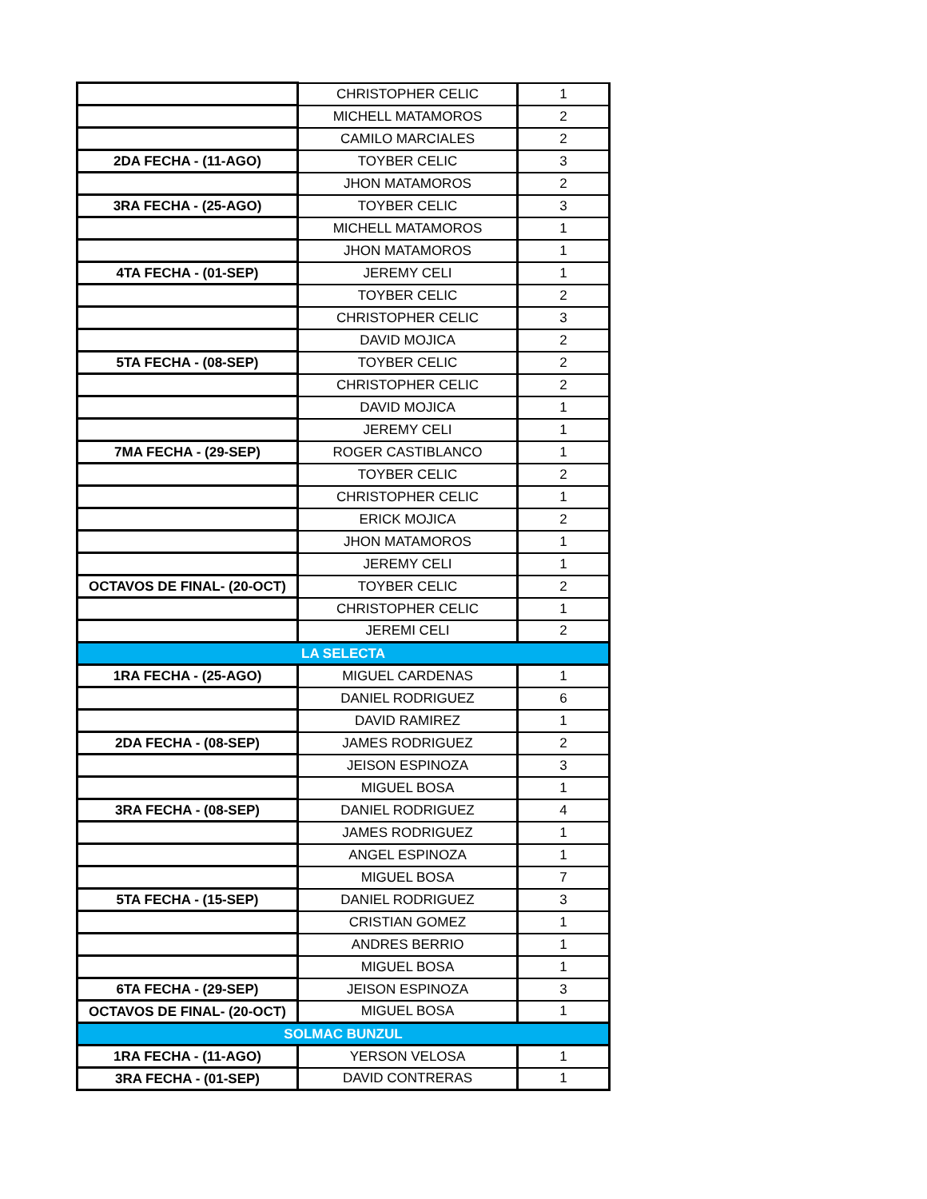| | CHRISTOPHER CELIC | 1 |
| | MICHELL MATAMOROS | 2 |
| | CAMILO MARCIALES | 2 |
| 2DA FECHA - (11-AGO) | TOYBER CELIC | 3 |
| | JHON MATAMOROS | 2 |
| 3RA FECHA - (25-AGO) | TOYBER CELIC | 3 |
| | MICHELL MATAMOROS | 1 |
| | JHON MATAMOROS | 1 |
| 4TA FECHA - (01-SEP) | JEREMY CELI | 1 |
| | TOYBER CELIC | 2 |
| | CHRISTOPHER CELIC | 3 |
| | DAVID MOJICA | 2 |
| 5TA FECHA - (08-SEP) | TOYBER CELIC | 2 |
| | CHRISTOPHER CELIC | 2 |
| | DAVID MOJICA | 1 |
| | JEREMY CELI | 1 |
| 7MA FECHA - (29-SEP) | ROGER CASTIBLANCO | 1 |
| | TOYBER CELIC | 2 |
| | CHRISTOPHER CELIC | 1 |
| | ERICK MOJICA | 2 |
| | JHON MATAMOROS | 1 |
| | JEREMY CELI | 1 |
| OCTAVOS DE FINAL- (20-OCT) | TOYBER CELIC | 2 |
| | CHRISTOPHER CELIC | 1 |
| | JEREMI CELI | 2 |
| LA SELECTA | | |
| 1RA FECHA - (25-AGO) | MIGUEL CARDENAS | 1 |
| | DANIEL RODRIGUEZ | 6 |
| | DAVID RAMIREZ | 1 |
| 2DA FECHA - (08-SEP) | JAMES RODRIGUEZ | 2 |
| | JEISON ESPINOZA | 3 |
| | MIGUEL BOSA | 1 |
| 3RA FECHA - (08-SEP) | DANIEL RODRIGUEZ | 4 |
| | JAMES RODRIGUEZ | 1 |
| | ANGEL ESPINOZA | 1 |
| | MIGUEL BOSA | 7 |
| 5TA FECHA - (15-SEP) | DANIEL RODRIGUEZ | 3 |
| | CRISTIAN GOMEZ | 1 |
| | ANDRES BERRIO | 1 |
| | MIGUEL BOSA | 1 |
| 6TA FECHA - (29-SEP) | JEISON ESPINOZA | 3 |
| OCTAVOS DE FINAL- (20-OCT) | MIGUEL BOSA | 1 |
| SOLMAC BUNZUL | | |
| 1RA FECHA - (11-AGO) | YERSON VELOSA | 1 |
| 3RA FECHA - (01-SEP) | DAVID CONTRERAS | 1 |